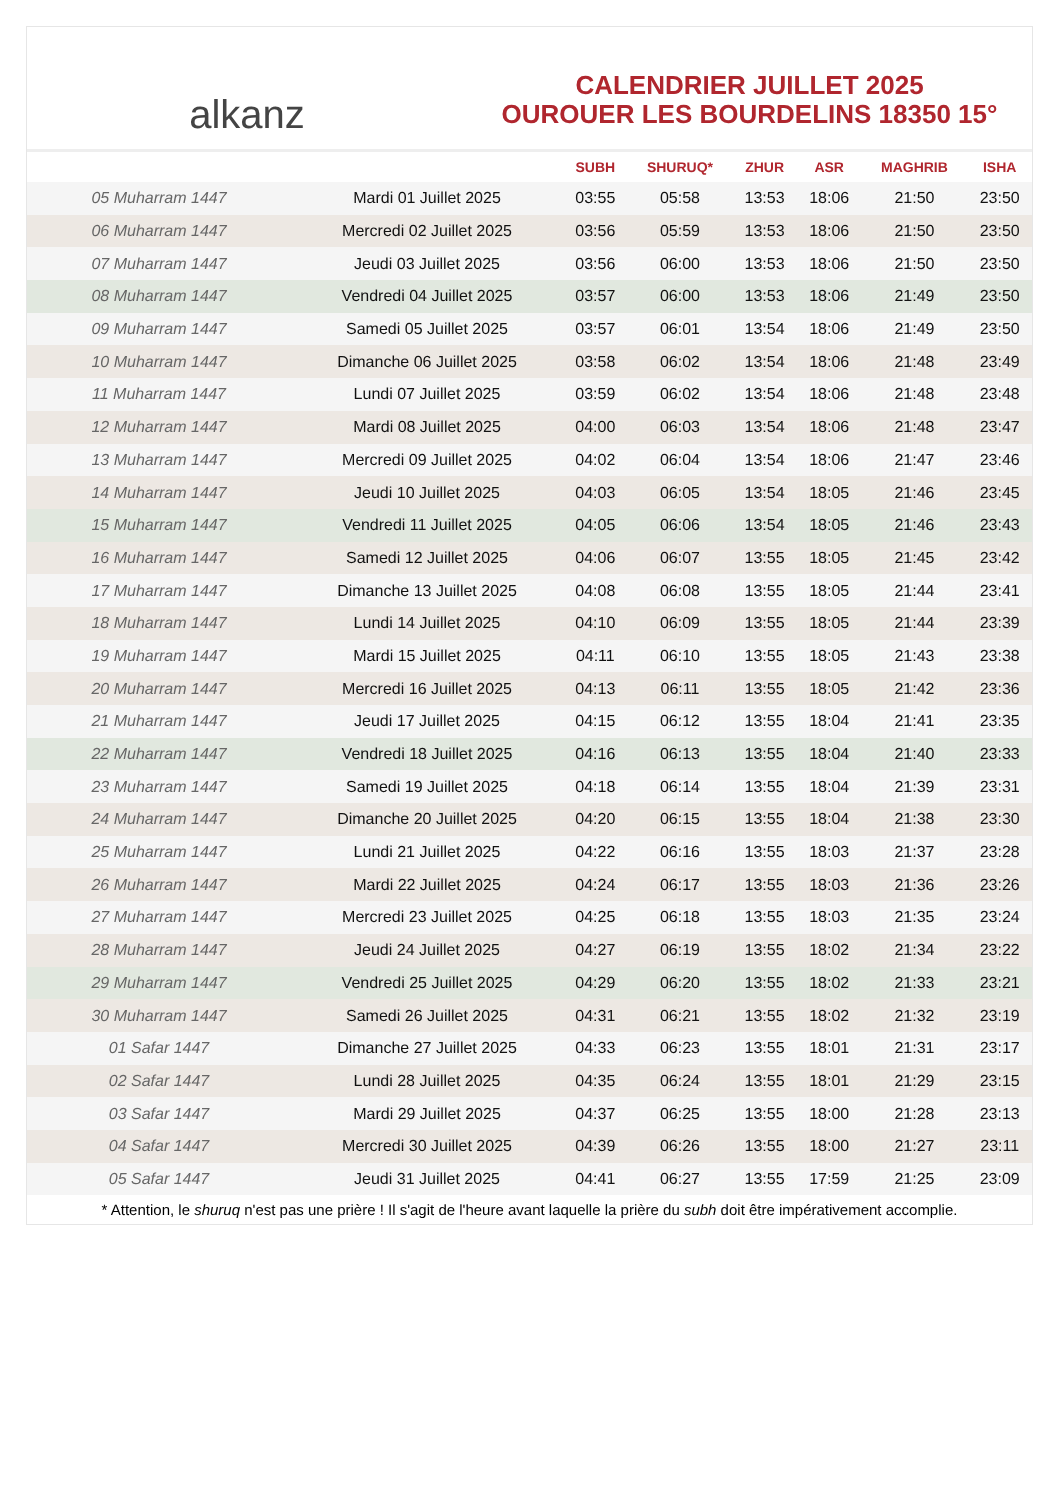alkanz
CALENDRIER JUILLET 2025
OUROUER LES BOURDELINS 18350 15°
| | | SUBH | SHURUQ* | ZHUR | ASR | MAGHRIB | ISHA |
| --- | --- | --- | --- | --- | --- | --- | --- |
| 05 Muharram 1447 | Mardi 01 Juillet 2025 | 03:55 | 05:58 | 13:53 | 18:06 | 21:50 | 23:50 |
| 06 Muharram 1447 | Mercredi 02 Juillet 2025 | 03:56 | 05:59 | 13:53 | 18:06 | 21:50 | 23:50 |
| 07 Muharram 1447 | Jeudi 03 Juillet 2025 | 03:56 | 06:00 | 13:53 | 18:06 | 21:50 | 23:50 |
| 08 Muharram 1447 | Vendredi 04 Juillet 2025 | 03:57 | 06:00 | 13:53 | 18:06 | 21:49 | 23:50 |
| 09 Muharram 1447 | Samedi 05 Juillet 2025 | 03:57 | 06:01 | 13:54 | 18:06 | 21:49 | 23:50 |
| 10 Muharram 1447 | Dimanche 06 Juillet 2025 | 03:58 | 06:02 | 13:54 | 18:06 | 21:48 | 23:49 |
| 11 Muharram 1447 | Lundi 07 Juillet 2025 | 03:59 | 06:02 | 13:54 | 18:06 | 21:48 | 23:48 |
| 12 Muharram 1447 | Mardi 08 Juillet 2025 | 04:00 | 06:03 | 13:54 | 18:06 | 21:48 | 23:47 |
| 13 Muharram 1447 | Mercredi 09 Juillet 2025 | 04:02 | 06:04 | 13:54 | 18:06 | 21:47 | 23:46 |
| 14 Muharram 1447 | Jeudi 10 Juillet 2025 | 04:03 | 06:05 | 13:54 | 18:05 | 21:46 | 23:45 |
| 15 Muharram 1447 | Vendredi 11 Juillet 2025 | 04:05 | 06:06 | 13:54 | 18:05 | 21:46 | 23:43 |
| 16 Muharram 1447 | Samedi 12 Juillet 2025 | 04:06 | 06:07 | 13:55 | 18:05 | 21:45 | 23:42 |
| 17 Muharram 1447 | Dimanche 13 Juillet 2025 | 04:08 | 06:08 | 13:55 | 18:05 | 21:44 | 23:41 |
| 18 Muharram 1447 | Lundi 14 Juillet 2025 | 04:10 | 06:09 | 13:55 | 18:05 | 21:44 | 23:39 |
| 19 Muharram 1447 | Mardi 15 Juillet 2025 | 04:11 | 06:10 | 13:55 | 18:05 | 21:43 | 23:38 |
| 20 Muharram 1447 | Mercredi 16 Juillet 2025 | 04:13 | 06:11 | 13:55 | 18:05 | 21:42 | 23:36 |
| 21 Muharram 1447 | Jeudi 17 Juillet 2025 | 04:15 | 06:12 | 13:55 | 18:04 | 21:41 | 23:35 |
| 22 Muharram 1447 | Vendredi 18 Juillet 2025 | 04:16 | 06:13 | 13:55 | 18:04 | 21:40 | 23:33 |
| 23 Muharram 1447 | Samedi 19 Juillet 2025 | 04:18 | 06:14 | 13:55 | 18:04 | 21:39 | 23:31 |
| 24 Muharram 1447 | Dimanche 20 Juillet 2025 | 04:20 | 06:15 | 13:55 | 18:04 | 21:38 | 23:30 |
| 25 Muharram 1447 | Lundi 21 Juillet 2025 | 04:22 | 06:16 | 13:55 | 18:03 | 21:37 | 23:28 |
| 26 Muharram 1447 | Mardi 22 Juillet 2025 | 04:24 | 06:17 | 13:55 | 18:03 | 21:36 | 23:26 |
| 27 Muharram 1447 | Mercredi 23 Juillet 2025 | 04:25 | 06:18 | 13:55 | 18:03 | 21:35 | 23:24 |
| 28 Muharram 1447 | Jeudi 24 Juillet 2025 | 04:27 | 06:19 | 13:55 | 18:02 | 21:34 | 23:22 |
| 29 Muharram 1447 | Vendredi 25 Juillet 2025 | 04:29 | 06:20 | 13:55 | 18:02 | 21:33 | 23:21 |
| 30 Muharram 1447 | Samedi 26 Juillet 2025 | 04:31 | 06:21 | 13:55 | 18:02 | 21:32 | 23:19 |
| 01 Safar 1447 | Dimanche 27 Juillet 2025 | 04:33 | 06:23 | 13:55 | 18:01 | 21:31 | 23:17 |
| 02 Safar 1447 | Lundi 28 Juillet 2025 | 04:35 | 06:24 | 13:55 | 18:01 | 21:29 | 23:15 |
| 03 Safar 1447 | Mardi 29 Juillet 2025 | 04:37 | 06:25 | 13:55 | 18:00 | 21:28 | 23:13 |
| 04 Safar 1447 | Mercredi 30 Juillet 2025 | 04:39 | 06:26 | 13:55 | 18:00 | 21:27 | 23:11 |
| 05 Safar 1447 | Jeudi 31 Juillet 2025 | 04:41 | 06:27 | 13:55 | 17:59 | 21:25 | 23:09 |
* Attention, le shuruq n'est pas une prière ! Il s'agit de l'heure avant laquelle la prière du subh doit être impérativement accomplie.